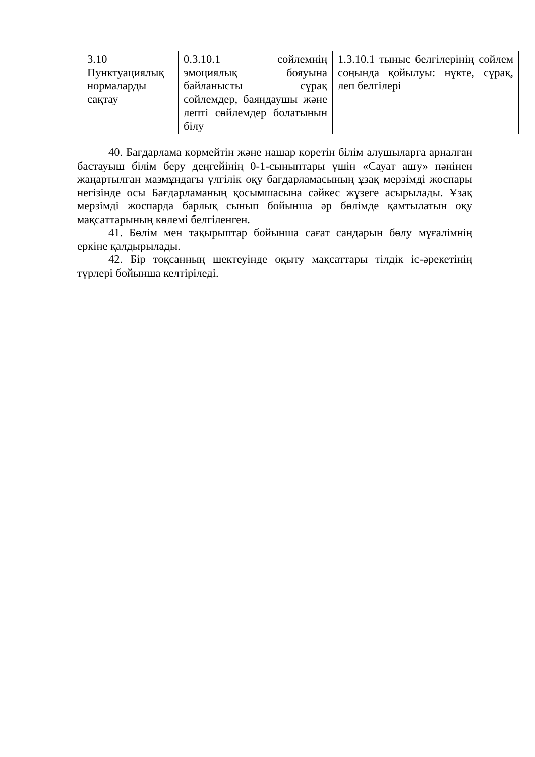| 3.10 Пунктуациялық нормаларды сақтау | 0.3.10.1 сөйлемнің эмоциялық бояуына байланысты сұрақ сөйлемдер, баяндаушы және лепті сөйлемдер болатынын білу | 1.3.10.1 тыныс белгілерінің сөйлем соңында қойылуы: нүкте, сұрақ, леп белгілері |
40. Бағдарлама көрмейтін және нашар көретін білім алушыларға арналған бастауыш білім беру деңгейінің 0-1-сыныптары үшін «Сауат ашу» пәнінен жаңартылған мазмұндағы үлгілік оқу бағдарламасының ұзақ мерзімді жоспары негізінде осы Бағдарламаның қосымшасына сәйкес жүзеге асырылады. Ұзақ мерзімді жоспарда барлық сынып бойынша әр бөлімде қамтылатын оқу мақсаттарының көлемі белгіленген.
41. Бөлім мен тақырыптар бойынша сағат сандарын бөлу мұғалімнің еркіне қалдырылады.
42. Бір тоқсанның шектеуінде оқыту мақсаттары тілдік іс-әрекетінің түрлері бойынша келтіріледі.